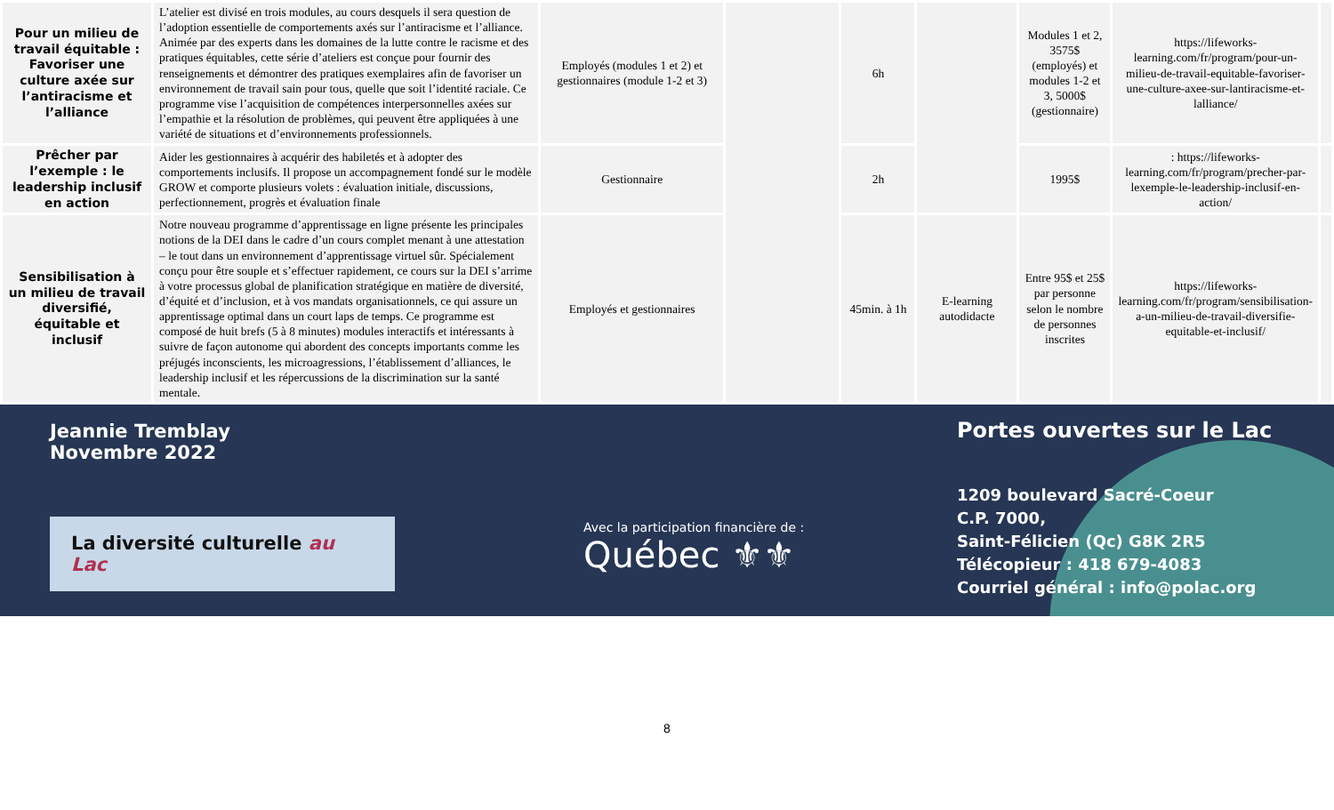| Pour un milieu de travail équitable : Favoriser une culture axée sur l’antiracisme et l’alliance | L’atelier est divisé en trois modules, au cours desquels il sera question de l’adoption essentielle de comportements axés sur l’antiracisme et l’alliance. Animée par des experts dans les domaines de la lutte contre le racisme et des pratiques équitables, cette série d’ateliers est conçue pour fournir des renseignements et démontrer des pratiques exemplaires afin de favoriser un environnement de travail sain pour tous, quelle que soit l’identité raciale. Ce programme vise l’acquisition de compétences interpersonnelles axées sur l’empathie et la résolution de problèmes, qui peuvent être appliquées à une variété de situations et d’environnements professionnels. | Employés (modules 1 et 2) et gestionnaires (module 1-2 et 3) | | 6h | | Modules 1 et 2, 3575$ (employés) et modules 1-2 et 3, 5000$ (gestionnaire) | https://lifeworks-learning.com/fr/program/pour-un-milieu-de-travail-equitable-favoriser-une-culture-axee-sur-lantiracisme-et-lalliance/ | |
| Prêcher par l’exemple : le leadership inclusif en action | Aider les gestionnaires à acquérir des habiletés et à adopter des comportements inclusifs. Il propose un accompagnement fondé sur le modèle GROW et comporte plusieurs volets : évaluation initiale, discussions, perfectionnement, progrès et évaluation finale | Gestionnaire | | 2h | | 1995$ | : https://lifeworks-learning.com/fr/program/precher-par-lexemple-le-leadership-inclusif-en-action/ | |
| Sensibilisation à un milieu de travail diversifié, équitable et inclusif | Notre nouveau programme d’apprentissage en ligne présente les principales notions de la DEI dans le cadre d’un cours complet menant à une attestation – le tout dans un environnement d’apprentissage virtuel sûr. Spécialement conçu pour être souple et s’effectuer rapidement, ce cours sur la DEI s’arrime à votre processus global de planification stratégique en matière de diversité, d’équité et d’inclusion, et à vos mandats organisationnels, ce qui assure un apprentissage optimal dans un court laps de temps. Ce programme est composé de huit brefs (5 à 8 minutes) modules interactifs et intéressants à suivre de façon autonome qui abordent des concepts importants comme les préjugés inconscients, les microagressions, l’établissement d’alliances, le leadership inclusif et les répercussions de la discrimination sur la santé mentale. | Employés et gestionnaires | | 45min. à 1h | E-learning autodidacte | Entre 95$ et 25$ par personne selon le nombre de personnes inscrites | https://lifeworks-learning.com/fr/program/sensibilisation-a-un-milieu-de-travail-diversifie-equitable-et-inclusif/ | |
Jeannie Tremblay
Novembre 2022
La diversité culturelle au Lac
Avec la participation financière de :
Québec ⚜⚜
Portes ouvertes sur le Lac
1209 boulevard Sacré-Coeur
C.P. 7000,
Saint-Félicien (Qc) G8K 2R5
Télécopieur : 418 679-4083
Courriel général : info@polac.org
8